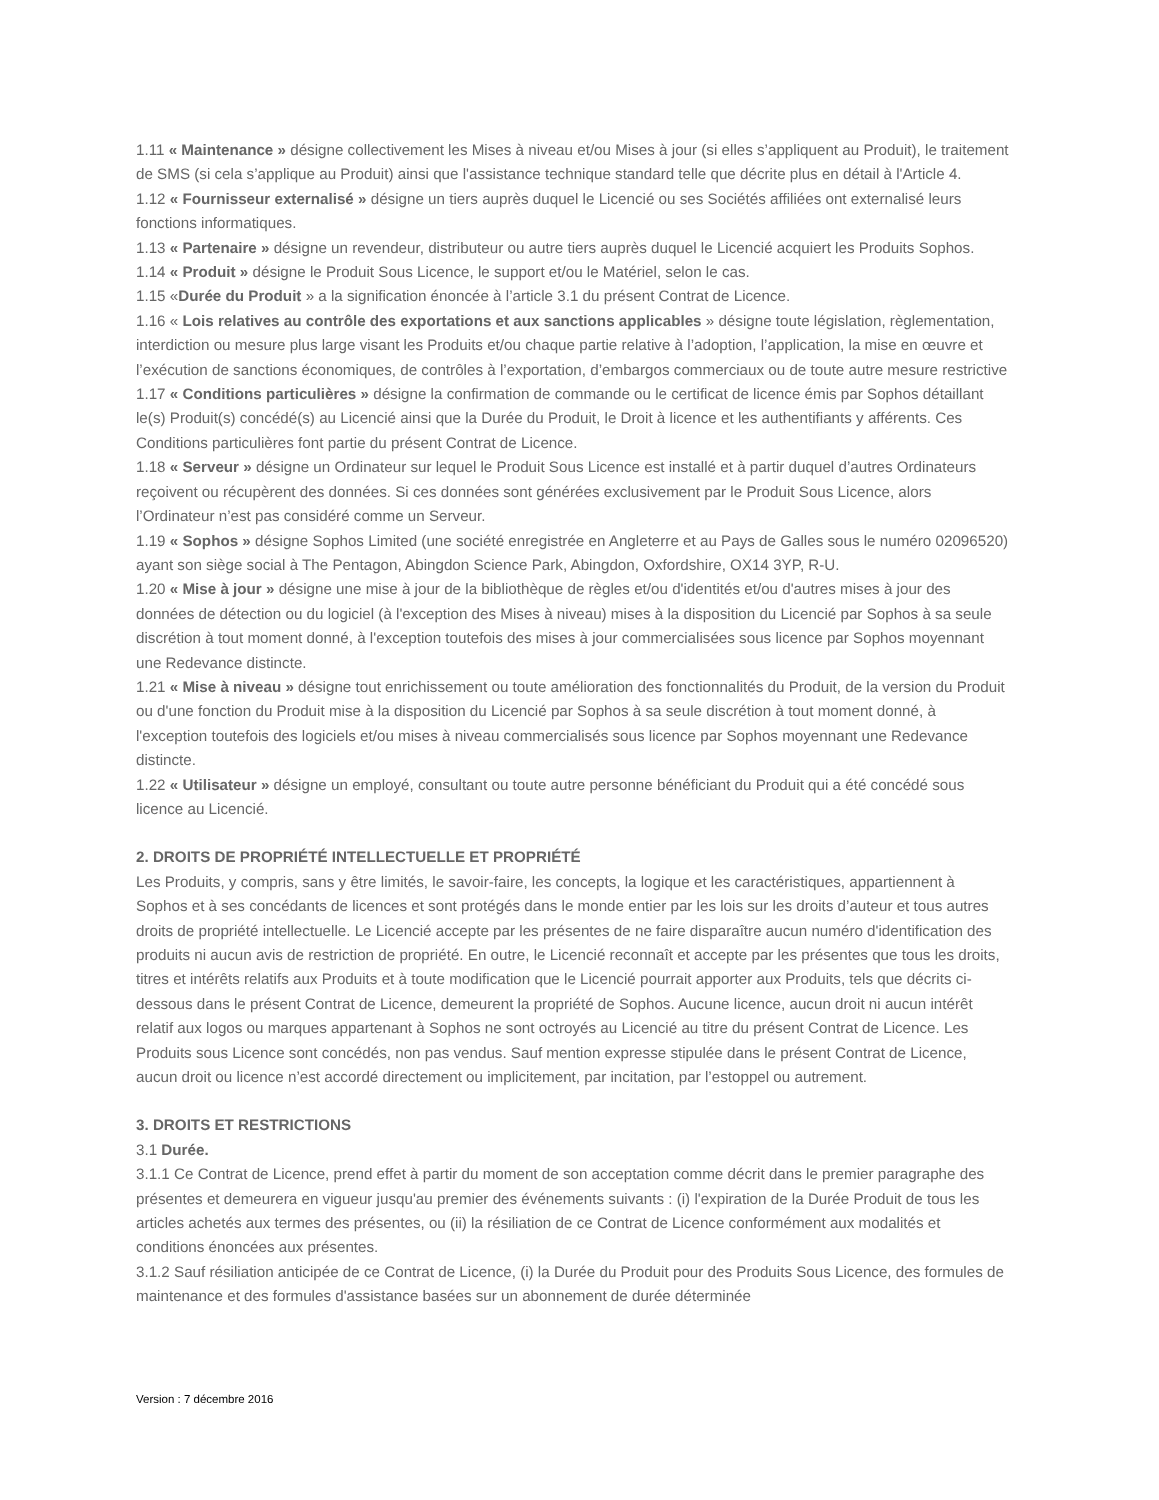1.11 « Maintenance » désigne collectivement les Mises à niveau et/ou Mises à jour (si elles s’appliquent au Produit), le traitement de SMS (si cela s’applique au Produit) ainsi que l'assistance technique standard telle que décrite plus en détail à l'Article 4.
1.12 « Fournisseur externalisé » désigne un tiers auprès duquel le Licencié ou ses Sociétés affiliées ont externalisé leurs fonctions informatiques.
1.13 « Partenaire » désigne un revendeur, distributeur ou autre tiers auprès duquel le Licencié acquiert les Produits Sophos.
1.14 « Produit » désigne le Produit Sous Licence, le support et/ou le Matériel, selon le cas.
1.15 «Durée du Produit » a la signification énoncée à l’article 3.1 du présent Contrat de Licence.
1.16 « Lois relatives au contrôle des exportations et aux sanctions applicables » désigne toute législation, règlementation, interdiction ou mesure plus large visant les Produits et/ou chaque partie relative à l’adoption, l’application, la mise en œuvre et l’exécution de sanctions économiques, de contrôles à l’exportation, d’embargos commerciaux ou de toute autre mesure restrictive
1.17 « Conditions particulières » désigne la confirmation de commande ou le certificat de licence émis par Sophos détaillant le(s) Produit(s) concédé(s) au Licencié ainsi que la Durée du Produit, le Droit à licence et les authentifiants y afférents. Ces Conditions particulières font partie du présent Contrat de Licence.
1.18 « Serveur » désigne un Ordinateur sur lequel le Produit Sous Licence est installé et à partir duquel d’autres Ordinateurs reçoivent ou récupèrent des données. Si ces données sont générées exclusivement par le Produit Sous Licence, alors l’Ordinateur n’est pas considéré comme un Serveur.
1.19 « Sophos » désigne Sophos Limited (une société enregistrée en Angleterre et au Pays de Galles sous le numéro 02096520) ayant son siège social à The Pentagon, Abingdon Science Park, Abingdon, Oxfordshire, OX14 3YP, R-U.
1.20 « Mise à jour » désigne une mise à jour de la bibliothèque de règles et/ou d'identités et/ou d'autres mises à jour des données de détection ou du logiciel (à l'exception des Mises à niveau) mises à la disposition du Licencié par Sophos à sa seule discrétion à tout moment donné, à l'exception toutefois des mises à jour commercialisées sous licence par Sophos moyennant une Redevance distincte.
1.21 « Mise à niveau » désigne tout enrichissement ou toute amélioration des fonctionnalités du Produit, de la version du Produit ou d'une fonction du Produit mise à la disposition du Licencié par Sophos à sa seule discrétion à tout moment donné, à l'exception toutefois des logiciels et/ou mises à niveau commercialisés sous licence par Sophos moyennant une Redevance distincte.
1.22 « Utilisateur » désigne un employé, consultant ou toute autre personne bénéficiant du Produit qui a été concédé sous licence au Licencié.
2. DROITS DE PROPRIÉTÉ INTELLECTUELLE ET PROPRIÉTÉ
Les Produits, y compris, sans y être limités, le savoir-faire, les concepts, la logique et les caractéristiques, appartiennent à Sophos et à ses concédants de licences et sont protégés dans le monde entier par les lois sur les droits d’auteur et tous autres droits de propriété intellectuelle. Le Licencié accepte par les présentes de ne faire disparaître aucun numéro d'identification des produits ni aucun avis de restriction de propriété. En outre, le Licencié reconnaît et accepte par les présentes que tous les droits, titres et intérêts relatifs aux Produits et à toute modification que le Licencié pourrait apporter aux Produits, tels que décrits ci-dessous dans le présent Contrat de Licence, demeurent la propriété de Sophos. Aucune licence, aucun droit ni aucun intérêt relatif aux logos ou marques appartenant à Sophos ne sont octroyés au Licencié au titre du présent Contrat de Licence. Les Produits sous Licence sont concédés, non pas vendus. Sauf mention expresse stipulée dans le présent Contrat de Licence, aucun droit ou licence n’est accordé directement ou implicitement, par incitation, par l’estoppel ou autrement.
3. DROITS ET RESTRICTIONS
3.1 Durée.
3.1.1 Ce Contrat de Licence, prend effet à partir du moment de son acceptation comme décrit dans le premier paragraphe des présentes et demeurera en vigueur jusqu'au premier des événements suivants : (i) l'expiration de la Durée Produit de tous les articles achetés aux termes des présentes, ou (ii) la résiliation de ce Contrat de Licence conformément aux modalités et conditions énoncées aux présentes.
3.1.2 Sauf résiliation anticipée de ce Contrat de Licence, (i) la Durée du Produit pour des Produits Sous Licence, des formules de maintenance et des formules d'assistance basées sur un abonnement de durée déterminée
Version : 7 décembre 2016